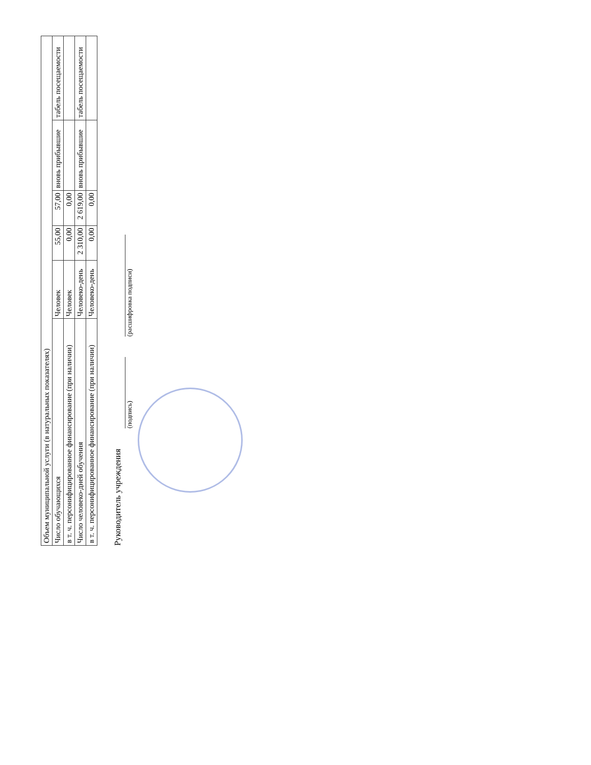| Объем муниципальной услуги (в натуральных показателях) | | | | | |
| Число обучающихся | Человек | 55,00 | 57,00 | вновь прибывшие | табель посещаемости |
| в т. ч. персонифицированное финансирование (при наличии) | Человек | 0,00 | 0,00 | | |
| Число человеко-дней обучения | Человеко-день | 2 310,00 | 2 619,00 | вновь прибывшие | табель посещаемости |
| в т. ч. персонифицированное финансирование (при наличии) | Человеко-день | 0,00 | 0,00 | | |
Руководитель учреждения
(подпись)
(расшифровка подписи)